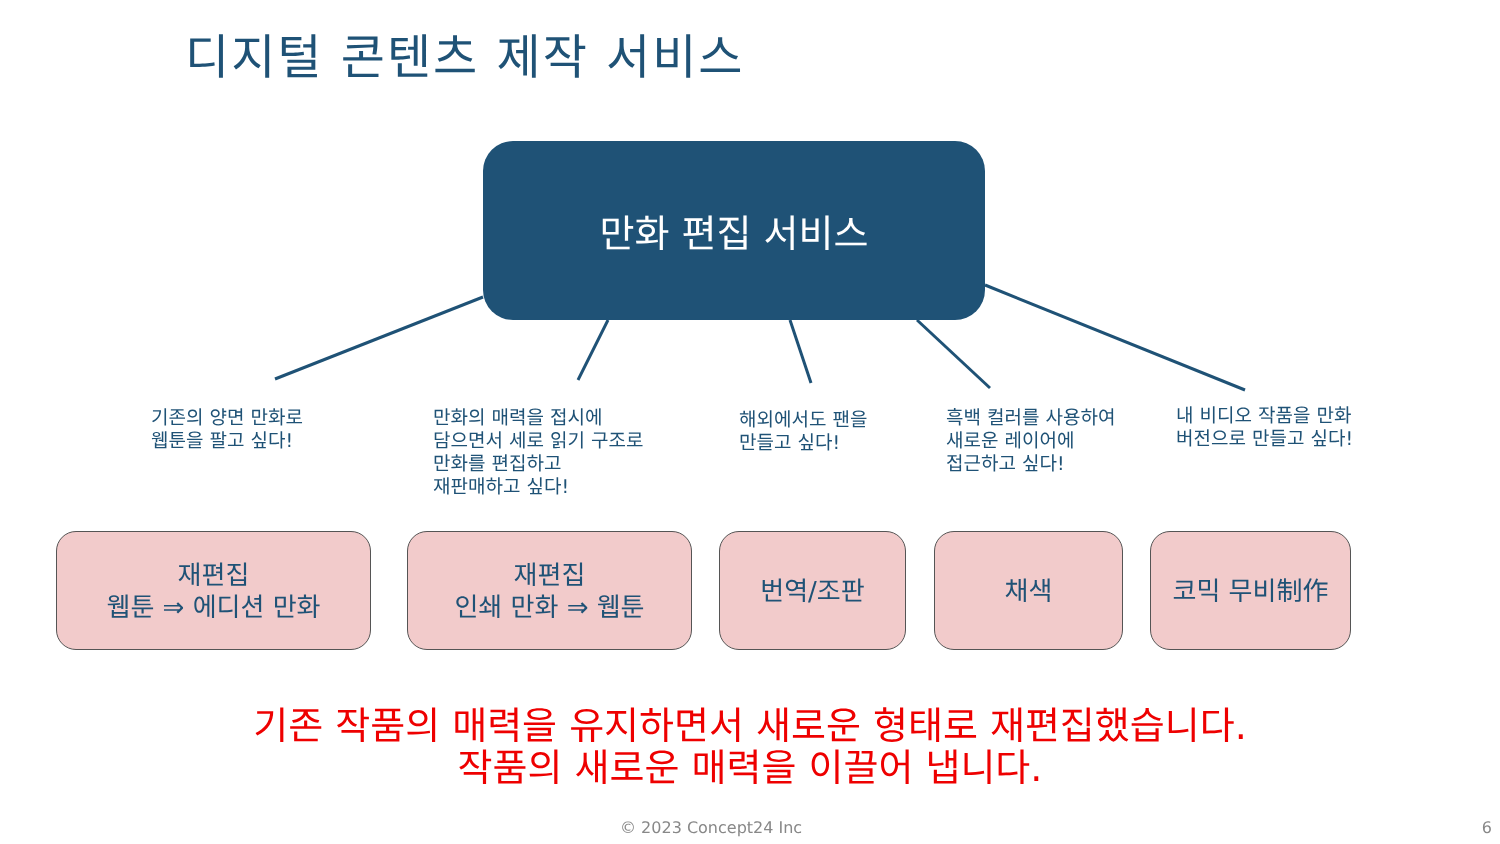디지털 콘텐츠 제작 서비스
만화 편집 서비스
기존의 양면 만화로
웹툰을 팔고 싶다!
만화의 매력을 접시에
담으면서 세로 읽기 구조로
만화를 편집하고
재판매하고 싶다!
해외에서도 팬을
만들고 싶다!
흑백 컬러를 사용하여
새로운 레이어에
접근하고 싶다!
내 비디오 작품을 만화
버전으로 만들고 싶다!
재편집
웹툰 ⇒ 에디션 만화
재편집
인쇄 만화 ⇒ 웹툰
번역/조판 채색 코믹 무비制作
기존 작품의 매력을 유지하면서 새로운 형태로 재편집했습니다.
작품의 새로운 매력을 이끌어 냅니다.
© 2023 Concept24 Inc 6